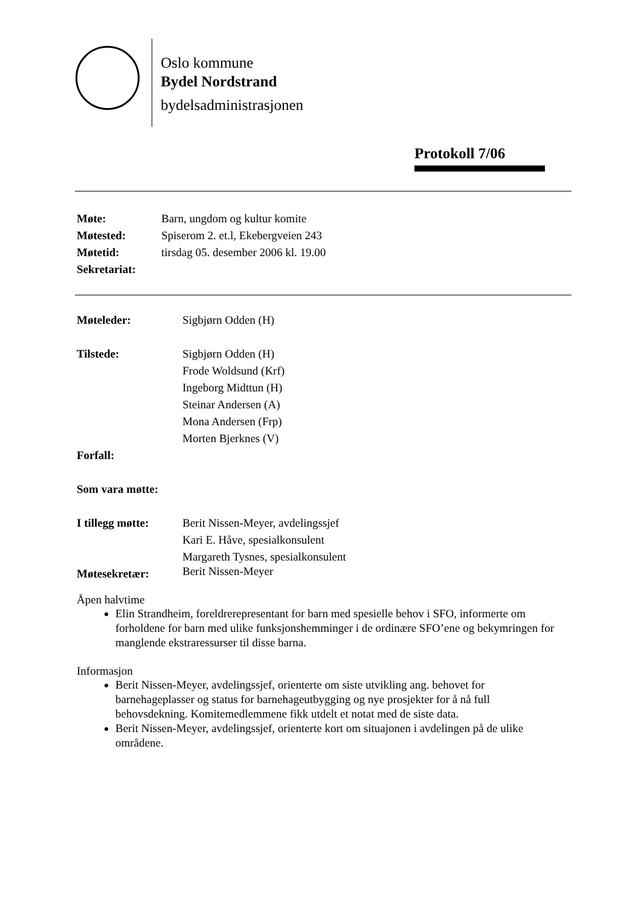Oslo kommune
Bydel Nordstrand
bydelsadministrasjonen
Protokoll 7/06
| Møte: | Barn, ungdom og kultur komite |
| Møtested: | Spiserom 2. et.l, Ekebergveien 243 |
| Møtetid: | tirsdag 05. desember 2006 kl. 19.00 |
| Sekretariat: | |
| Møteleder: | Sigbjørn Odden (H) |
| Tilstede: | Sigbjørn Odden (H) Frode Woldsund (Krf) Ingeborg Midttun (H) Steinar Andersen (A) Mona Andersen (Frp) Morten Bjerknes (V) |
| Forfall: | |
| Som vara møtte: | |
| I tillegg møtte: | Berit Nissen-Meyer, avdelingssjef Kari E. Håve, spesialkonsulent Margareth Tysnes, spesialkonsulent |
| Møtesekretær: | Berit Nissen-Meyer |
Åpen halvtime
Elin Strandheim, foreldrerepresentant for barn med spesielle behov i SFO, informerte om forholdene for barn med ulike funksjonshemminger i de ordinære SFO’ene og bekymringen for manglende ekstraressurser til disse barna.
Informasjon
Berit Nissen-Meyer, avdelingssjef, orienterte om siste utvikling ang. behovet for barnehageplasser og status for barnehageutbygging og nye prosjekter for å nå full behovsdekning. Komitemedlemmene fikk utdelt et notat med de siste data.
Berit Nissen-Meyer, avdelingssjef, orienterte kort om situajonen i avdelingen på de ulike områdene.